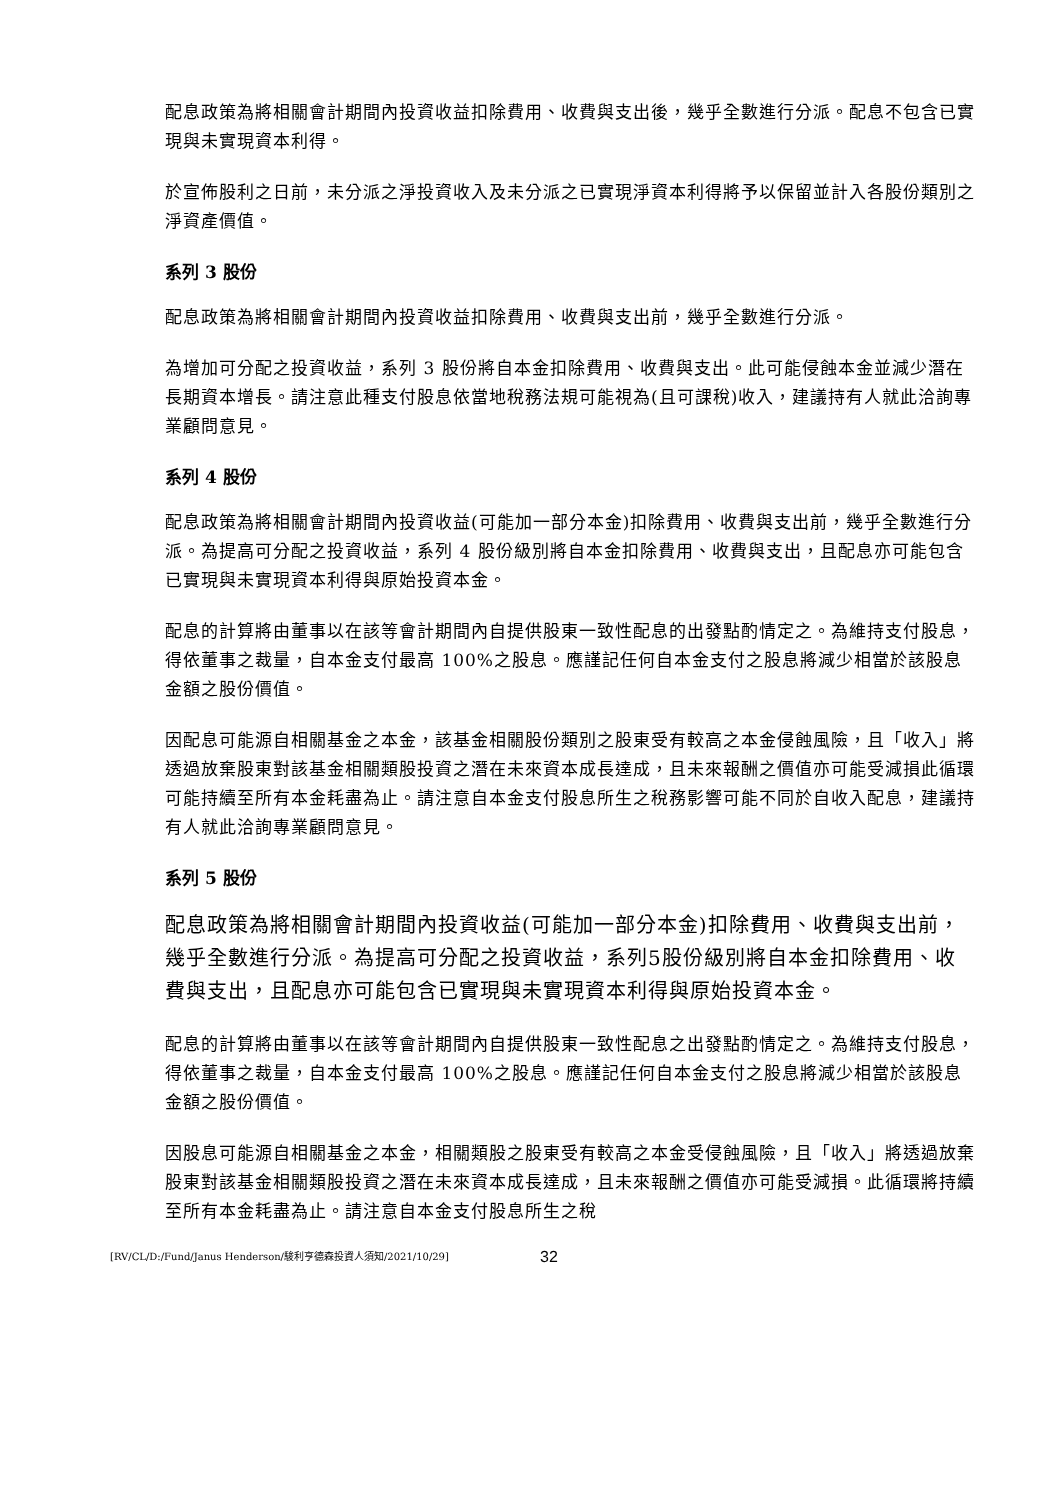配息政策為將相關會計期間內投資收益扣除費用、收費與支出後，幾乎全數進行分派。配息不包含已實現與未實現資本利得。
於宣佈股利之日前，未分派之淨投資收入及未分派之已實現淨資本利得將予以保留並計入各股份類別之淨資產價值。
系列 3 股份
配息政策為將相關會計期間內投資收益扣除費用、收費與支出前，幾乎全數進行分派。
為增加可分配之投資收益，系列 3 股份將自本金扣除費用、收費與支出。此可能侵蝕本金並減少潛在長期資本增長。請注意此種支付股息依當地稅務法規可能視為(且可課稅)收入，建議持有人就此洽詢專業顧問意見。
系列 4 股份
配息政策為將相關會計期間內投資收益(可能加一部分本金)扣除費用、收費與支出前，幾乎全數進行分派。為提高可分配之投資收益，系列 4 股份級別將自本金扣除費用、收費與支出，且配息亦可能包含已實現與未實現資本利得與原始投資本金。
配息的計算將由董事以在該等會計期間內自提供股東一致性配息的出發點酌情定之。為維持支付股息，得依董事之裁量，自本金支付最高 100%之股息。應謹記任何自本金支付之股息將減少相當於該股息金額之股份價值。
因配息可能源自相關基金之本金，該基金相關股份類別之股東受有較高之本金侵蝕風險，且「收入」將透過放棄股東對該基金相關類股投資之潛在未來資本成長達成，且未來報酬之價值亦可能受減損此循環可能持續至所有本金耗盡為止。請注意自本金支付股息所生之稅務影響可能不同於自收入配息，建議持有人就此洽詢專業顧問意見。
系列 5 股份
配息政策為將相關會計期間內投資收益(可能加一部分本金)扣除費用、收費與支出前，幾乎全數進行分派。為提高可分配之投資收益，系列5股份級別將自本金扣除費用、收費與支出，且配息亦可能包含已實現與未實現資本利得與原始投資本金。
配息的計算將由董事以在該等會計期間內自提供股東一致性配息之出發點酌情定之。為維持支付股息，得依董事之裁量，自本金支付最高 100%之股息。應謹記任何自本金支付之股息將減少相當於該股息金額之股份價值。
因股息可能源自相關基金之本金，相關類股之股東受有較高之本金受侵蝕風險，且「收入」將透過放棄股東對該基金相關類股投資之潛在未來資本成長達成，且未來報酬之價值亦可能受減損。此循環將持續至所有本金耗盡為止。請注意自本金支付股息所生之稅
[RV/CL/D:/Fund/Janus Henderson/駿利亨德森投資人須知/2021/10/29] 32